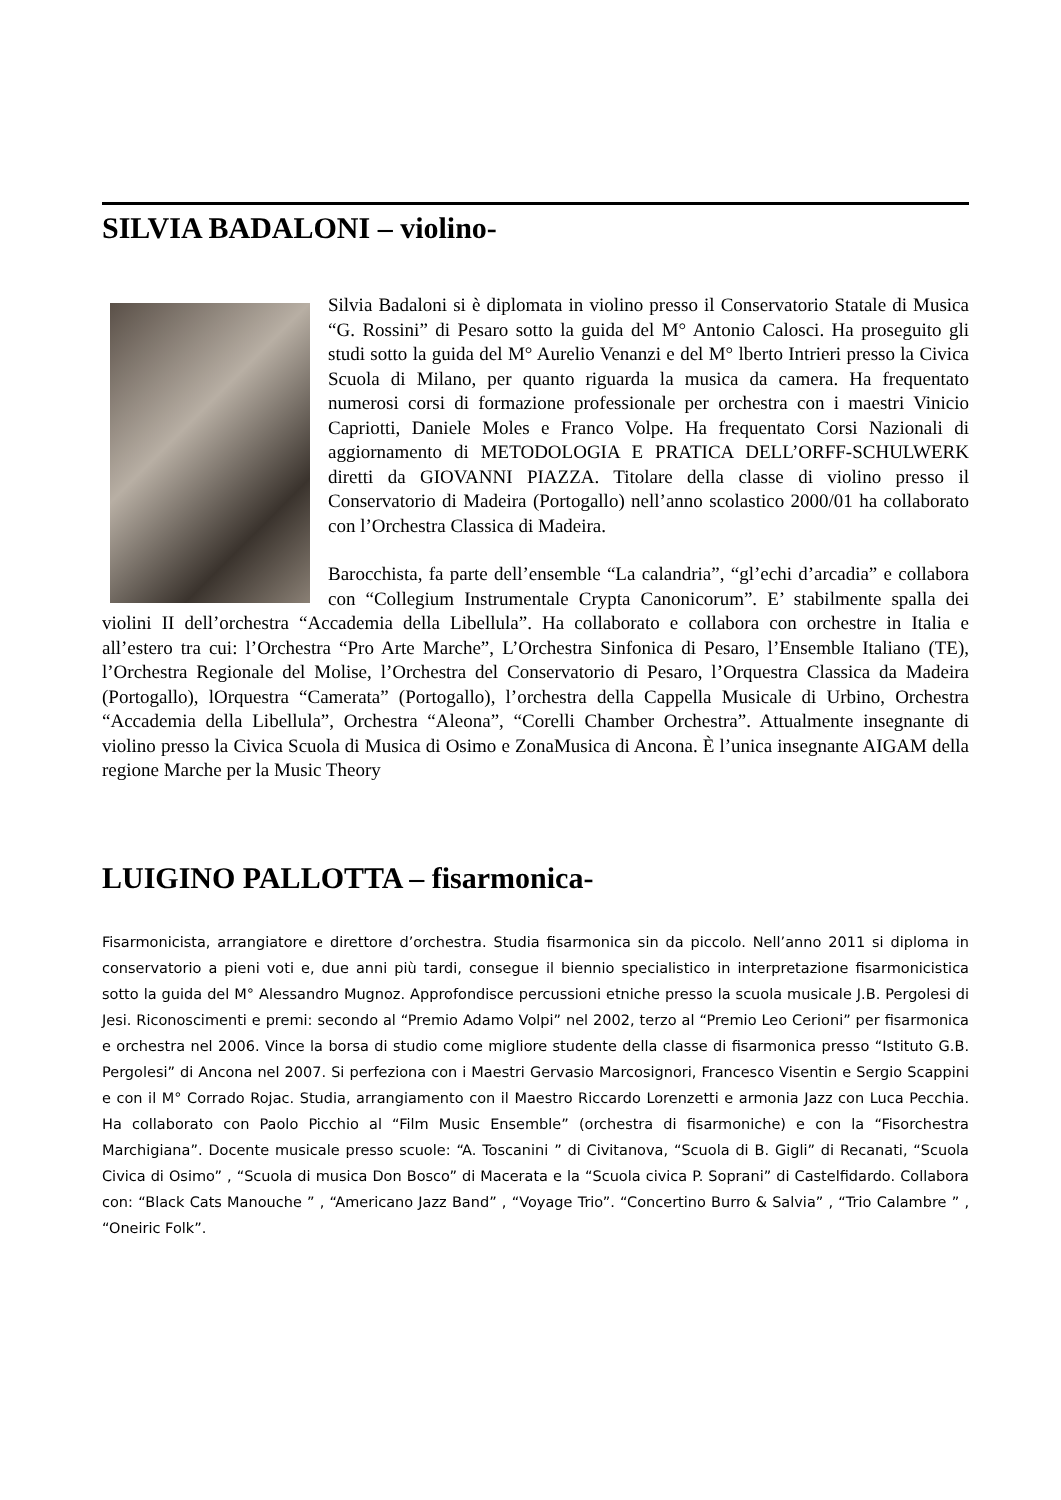SILVIA BADALONI – violino-
Silvia Badaloni si è diplomata in violino presso il Conservatorio Statale di Musica “G. Rossini” di Pesaro sotto la guida del M° Antonio Calosci. Ha proseguito gli studi sotto la guida del M° Aurelio Venanzi e del M° lberto Intrieri presso la Civica Scuola di Milano, per quanto riguarda la musica da camera. Ha frequentato numerosi corsi di formazione professionale per orchestra con i maestri Vinicio Capriotti, Daniele Moles e Franco Volpe. Ha frequentato Corsi Nazionali di aggiornamento di METODOLOGIA E PRATICA DELL’ORFF-SCHULWERK diretti da GIOVANNI PIAZZA. Titolare della classe di violino presso il Conservatorio di Madeira (Portogallo) nell’anno scolastico 2000/01 ha collaborato con l’Orchestra Classica di Madeira.
Barocchista, fa parte dell’ensemble “La calandria”, “gl’echi d’arcadia” e collabora con “Collegium Instrumentale Crypta Canonicorum”. E’ stabilmente spalla dei violini II dell’orchestra “Accademia della Libellula”. Ha collaborato e collabora con orchestre in Italia e all’estero tra cui: l’Orchestra “Pro Arte Marche”, L’Orchestra Sinfonica di Pesaro, l’Ensemble Italiano (TE), l’Orchestra Regionale del Molise, l’Orchestra del Conservatorio di Pesaro, l’Orquestra Classica da Madeira (Portogallo), lOrquestra “Camerata” (Portogallo), l’orchestra della Cappella Musicale di Urbino, Orchestra “Accademia della Libellula”, Orchestra “Aleona”, “Corelli Chamber Orchestra”. Attualmente insegnante di violino presso la Civica Scuola di Musica di Osimo e ZonaMusica di Ancona. È l’unica insegnante AIGAM della regione Marche per la Music Theory
LUIGINO PALLOTTA – fisarmonica-
Fisarmonicista, arrangiatore e direttore d’orchestra. Studia fisarmonica sin da piccolo. Nell’anno 2011 si diploma in conservatorio a pieni voti e, due anni più tardi, consegue il biennio specialistico in interpretazione fisarmonicistica sotto la guida del M° Alessandro Mugnoz. Approfondisce percussioni etniche presso la scuola musicale J.B. Pergolesi di Jesi. Riconoscimenti e premi: secondo al “Premio Adamo Volpi” nel 2002, terzo al “Premio Leo Cerioni” per fisarmonica e orchestra nel 2006. Vince la borsa di studio come migliore studente della classe di fisarmonica presso “Istituto G.B. Pergolesi” di Ancona nel 2007. Si perfeziona con i Maestri Gervasio Marcosignori, Francesco Visentin e Sergio Scappini e con il M° Corrado Rojac. Studia, arrangiamento con il Maestro Riccardo Lorenzetti e armonia Jazz con Luca Pecchia. Ha collaborato con Paolo Picchio al “Film Music Ensemble” (orchestra di fisarmoniche) e con la “Fisorchestra Marchigiana”. Docente musicale presso scuole: “A. Toscanini ” di Civitanova, “Scuola di B. Gigli” di Recanati, “Scuola Civica di Osimo” , “Scuola di musica Don Bosco” di Macerata e la “Scuola civica P. Soprani” di Castelfidardo. Collabora con: “Black Cats Manouche ” , “Americano Jazz Band” , “Voyage Trio”. “Concertino Burro & Salvia” , “Trio Calambre ” , “Oneiric Folk”.